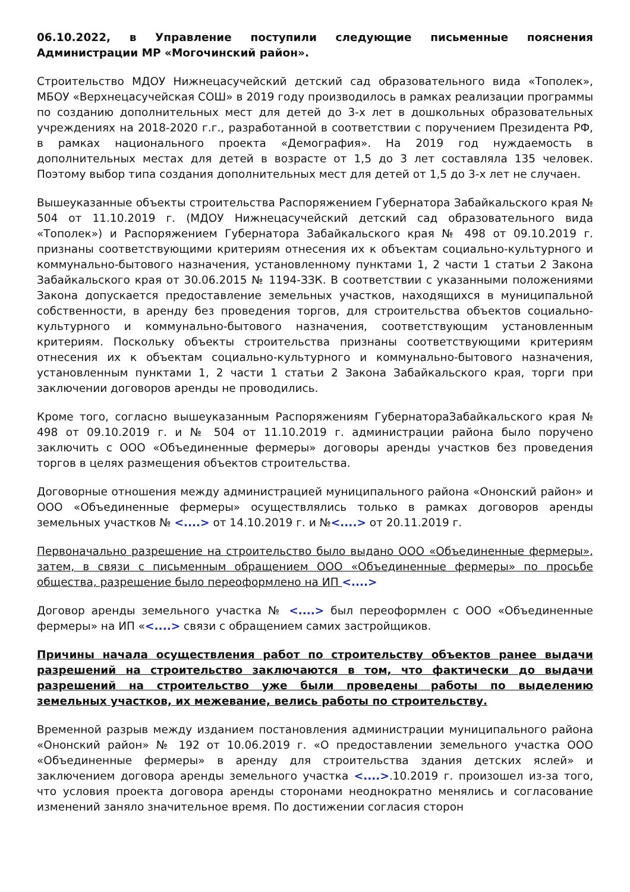06.10.2022, в Управление поступили следующие письменные пояснения Администрации МР «Могочинский район».
Строительство МДОУ Нижнецасучейский детский сад образовательного вида «Тополек», МБОУ «Верхнецасучейская СОШ» в 2019 году производилось в рамках реализации программы по созданию дополнительных мест для детей до 3-х лет в дошкольных образовательных учреждениях на 2018-2020 г.г., разработанной в соответствии с поручением Президента РФ, в рамках национального проекта «Демография». На 2019 год нуждаемость в дополнительных местах для детей в возрасте от 1,5 до 3 лет составляла 135 человек. Поэтому выбор типа создания дополнительных мест для детей от 1,5 до 3-х лет не случаен.
Вышеуказанные объекты строительства Распоряжением Губернатора Забайкальского края № 504 от 11.10.2019 г. (МДОУ Нижнецасучейский детский сад образовательного вида «Тополек») и Распоряжением Губернатора Забайкальского края № 498 от 09.10.2019 г. признаны соответствующими критериям отнесения их к объектам социально-культурного и коммунально-бытового назначения, установленному пунктами 1, 2 части 1 статьи 2 Закона Забайкальского края от 30.06.2015 № 1194-ЗЗК. В соответствии с указанными положениями Закона допускается предоставление земельных участков, находящихся в муниципальной собственности, в аренду без проведения торгов, для строительства объектов социально-культурного и коммунально-бытового назначения, соответствующим установленным критериям. Поскольку объекты строительства признаны соответствующими критериям отнесения их к объектам социально-культурного и коммунально-бытового назначения, установленным пунктами 1, 2 части 1 статьи 2 Закона Забайкальского края, торги при заключении договоров аренды не проводились.
Кроме того, согласно вышеуказанным Распоряжениям ГубернатораЗабайкальского края № 498 от 09.10.2019 г. и № 504 от 11.10.2019 г. администрации района было поручено заключить с ООО «Объединенные фермеры» договоры аренды участков без проведения торгов в целях размещения объектов строительства.
Договорные отношения между администрацией муниципального района «Ононский район» и ООО «Объединенные фермеры» осуществлялись только в рамках договоров аренды земельных участков № <....> от 14.10.2019 г. и №<....> от 20.11.2019 г.
Первоначально разрешение на строительство было выдано ООО «Объединенные фермеры», затем, в связи с письменным обращением ООО «Объединенные фермеры» по просьбе общества, разрешение было переоформлено на ИП <....>
Договор аренды земельного участка № <....> был переоформлен с ООО «Объединенные фермеры» на ИП «<....> связи с обращением самих застройщиков.
Причины начала осуществления работ по строительству объектов ранее выдачи разрешений на строительство заключаются в том, что фактически до выдачи разрешений на строительство уже были проведены работы по выделению земельных участков, их межевание, велись работы по строительству.
Временной разрыв между изданием постановления администрации муниципального района «Ононский район» № 192 от 10.06.2019 г. «О предоставлении земельного участка ООО «Объединенные фермеры» в аренду для строительства здания детских яслей» и заключением договора аренды земельного участка <....>.10.2019 г. произошел из-за того, что условия проекта договора аренды сторонами неоднократно менялись и согласование изменений заняло значительное время. По достижении согласия сторон